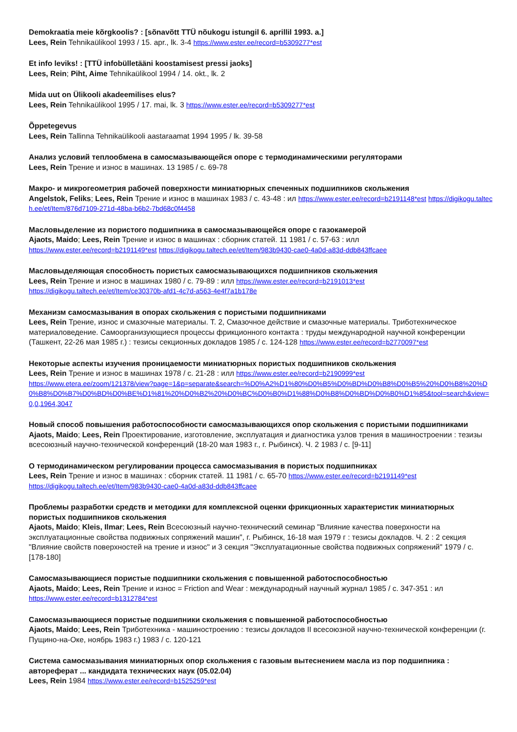Demokraatia meie kõrgkoolis? : [sõnavõtt TTÜ nõukogu istungil 6. aprillil 1993. a.]
Lees, Rein Tehnikaülikool 1993 / 15. apr., lk. 3-4 https://www.ester.ee/record=b5309277*est
Et info leviks! : [TTÜ infobülletääni koostamisest pressi jaoks]
Lees, Rein; Piht, Aime Tehnikaülikool 1994 / 14. okt., lk. 2
Mida uut on Ülikooli akadeemilises elus?
Lees, Rein Tehnikaülikool 1995 / 17. mai, lk. 3 https://www.ester.ee/record=b5309277*est
Õppetegevus
Lees, Rein Tallinna Tehnikaülikooli aastaraamat 1994 1995 / lk. 39-58
Анализ условий теплообмена в самосмазывающейся опоре с термодинамическими регуляторами
Lees, Rein Трение и износ в машинах. 13 1985 / с. 69-78
Макро- и микрогеометрия рабочей поверхности миниатюрных спеченных подшипников скольжения
Angelstok, Feliks; Lees, Rein Трение и износ в машинах 1983 / с. 43-48 : ил https://www.ester.ee/record=b2191148*est https://digikogu.taltech.ee/et/Item/876d7109-271d-48ba-b6b2-7bd68c0f4458
Масловыделение из пористого подшипника в самосмазывающейся опоре с газокамерой
Ajaots, Maido; Lees, Rein Трение и износ в машинах : сборник статей. 11 1981 / с. 57-63 : илл
https://www.ester.ee/record=b2191149*est https://digikogu.taltech.ee/et/Item/983b9430-cae0-4a0d-a83d-ddb843ffcaee
Масловыделяющая способность пористых самосмазывающихся подшипников скольжения
Lees, Rein Трение и износ в машинах 1980 / с. 79-89 : илл https://www.ester.ee/record=b2191013*est
https://digikogu.taltech.ee/et/Item/ce30370b-afd1-4c7d-a563-4e4f7a1b178e
Механизм самосмазывания в опорах скольжения с пористыми подшипниками
Lees, Rein Трение, износ и смазочные материалы. Т. 2, Смазочное действие и смазочные материалы. Триботехническое материаловедение. Самоорганизующиеся процессы фрикционного контакта : труды международной научной конференции (Ташкент, 22-26 мая 1985 г.) : тезисы секционных докладов 1985 / с. 124-128 https://www.ester.ee/record=b2770097*est
Некоторые аспекты изучения проницаемости миниатюрных пористых подшипников скольжения
Lees, Rein Трение и износ в машинах 1978 / с. 21-28 : илл https://www.ester.ee/record=b2190999*est
https://www.etera.ee/zoom/121378/view?page=1&p=separate&search=%D0%A2%D1%80%D0%B5%D0%BD%D0%B8%D0%B5%20%D0%B8%20%D0%B8%D0%B7%D0%BD%D0%BE%D1%81%20%D0%B2%20%D0%BC%D0%B0%D1%88%D0%B8%D0%BD%D0%B0%D1%85&tool=search&view=0,0,1964,3047
Новый способ повышения работоспособности самосмазывающихся опор скольжения с пористыми подшипниками
Ajaots, Maido; Lees, Rein Проектирование, изготовление, эксплуатация и диагностика узлов трения в машиностроении : тезизы всесоюзный научно-технической конференций (18-20 мая 1983 г., г. Рыбинск). Ч. 2 1983 / с. [9-11]
О термодинамическом регулировании процесса самосмазывания в пористых подшипниках
Lees, Rein Трение и износ в машинах : сборник статей. 11 1981 / с. 65-70 https://www.ester.ee/record=b2191149*est
https://digikogu.taltech.ee/et/Item/983b9430-cae0-4a0d-a83d-ddb843ffcaee
Проблемы разработки средств и методики для комплексной оценки фрикционных характеристик миниатюрных пористых подшипников скольжения
Ajaots, Maido; Kleis, Ilmar; Lees, Rein Всесоюзный научно-технический семинар "Влияние качества поверхности на эксплуатационные свойства подвижных сопряжений машин", г. Рыбинск, 16-18 мая 1979 г : тезисы докладов. Ч. 2 : 2 секция "Влияние свойств поверхностей на трение и износ" и 3 секция "Эксплуатационные свойства подвижных сопряжений" 1979 / с. [178-180]
Самосмазывающиеся пористые подшипники скольжения с повышенной работоспособностью
Ajaots, Maido; Lees, Rein Трение и износ = Friction and Wear : международный научный журнал 1985 / с. 347-351 : ил
https://www.ester.ee/record=b1312784*est
Самосмазывающиеся пористые подшипники скольжения с повышенной работоспособностью
Ajaots, Maido; Lees, Rein Триботехника - машиностроению : тезисы докладов II всесоюзной научно-технической конференции (г. Пущино-на-Оке, ноябрь 1983 г.) 1983 / с. 120-121
Система самосмазывания миниатюрных опор скольжения с газовым вытеснением масла из пор подшипника : автореферат ... кандидата технических наук (05.02.04)
Lees, Rein 1984 https://www.ester.ee/record=b1525259*est